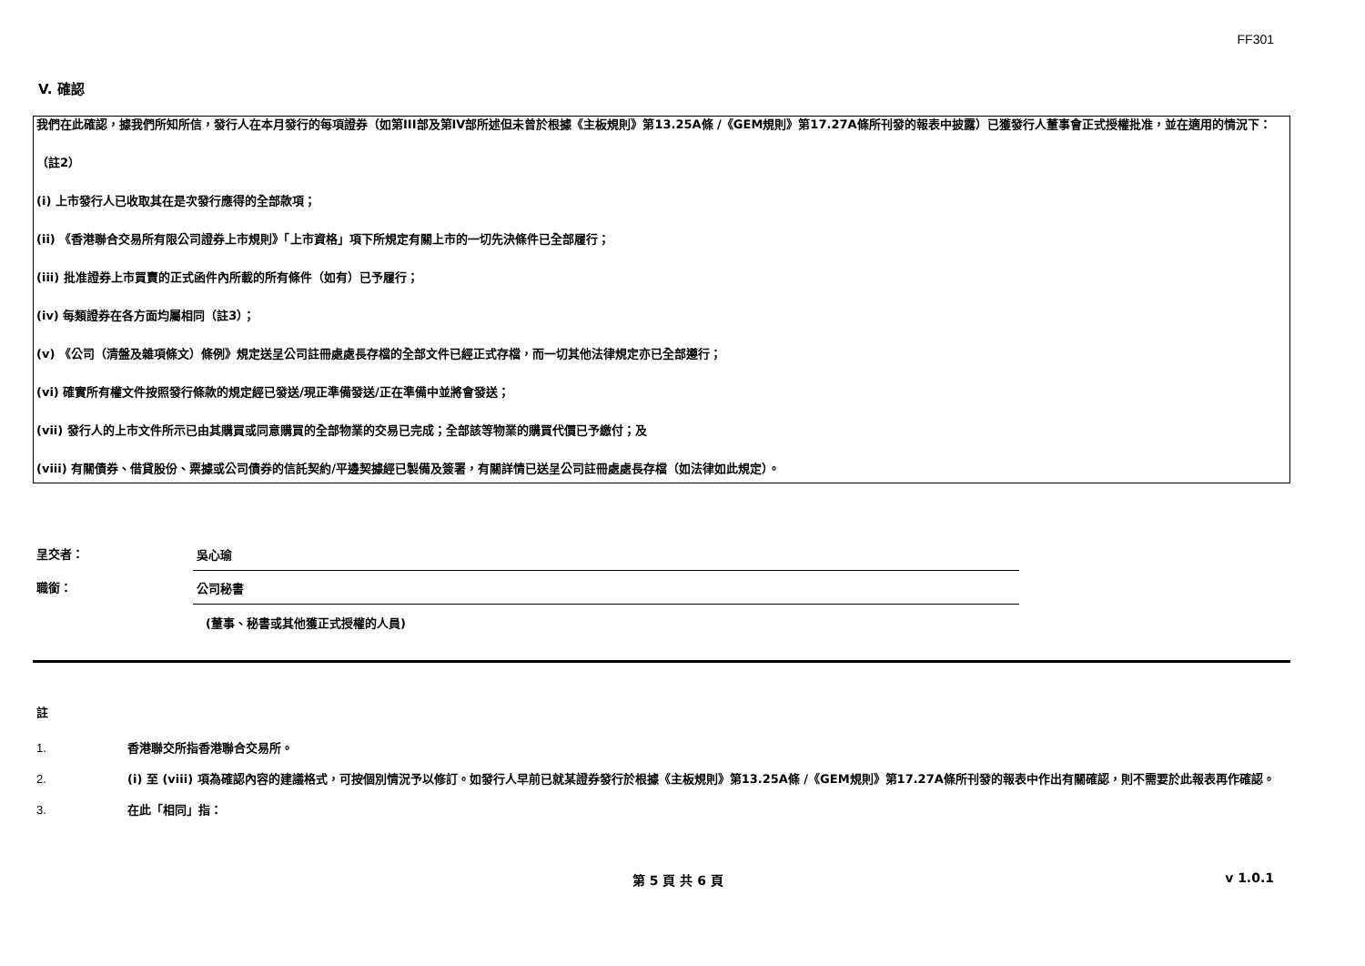FF301
V. 確認
我們在此確認，據我們所知所信，發行人在本月發行的每項證券（如第III部及第IV部所述但未曾於根據《主板規則》第13.25A條 /《GEM規則》第17.27A條所刊發的報表中披露）已獲發行人董事會正式授權批准，並在適用的情況下：
（註2）
(i) 上市發行人已收取其在是次發行應得的全部款項；
(ii) 《香港聯合交易所有限公司證券上市規則》「上市資格」項下所規定有關上市的一切先決條件已全部履行；
(iii) 批准證券上市買賣的正式函件內所載的所有條件（如有）已予履行；
(iv) 每類證券在各方面均屬相同（註3）；
(v) 《公司（清盤及雜項條文）條例》規定送呈公司註冊處處長存檔的全部文件已經正式存檔，而一切其他法律規定亦已全部遵行；
(vi) 確實所有權文件按照發行條款的規定經已發送/現正準備發送/正在準備中並將會發送；
(vii) 發行人的上市文件所示已由其購買或同意購買的全部物業的交易已完成；全部該等物業的購買代價已予繳付；及
(viii) 有關債券、借貸股份、票據或公司債券的信託契約/平邊契據經已製備及簽署，有關詳情已送呈公司註冊處處長存檔（如法律如此規定）。
呈交者： 吳心瑜
職銜： 公司秘書
(董事、秘書或其他獲正式授權的人員)
註
1. 香港聯交所指香港聯合交易所。
2. (i) 至 (viii) 項為確認內容的建議格式，可按個別情況予以修訂。如發行人早前已就某證券發行於根據《主板規則》第13.25A條 /《GEM規則》第17.27A條所刊發的報表中作出有關確認，則不需要於此報表再作確認。
3. 在此「相同」指：
第 5 頁 共 6 頁 v 1.0.1